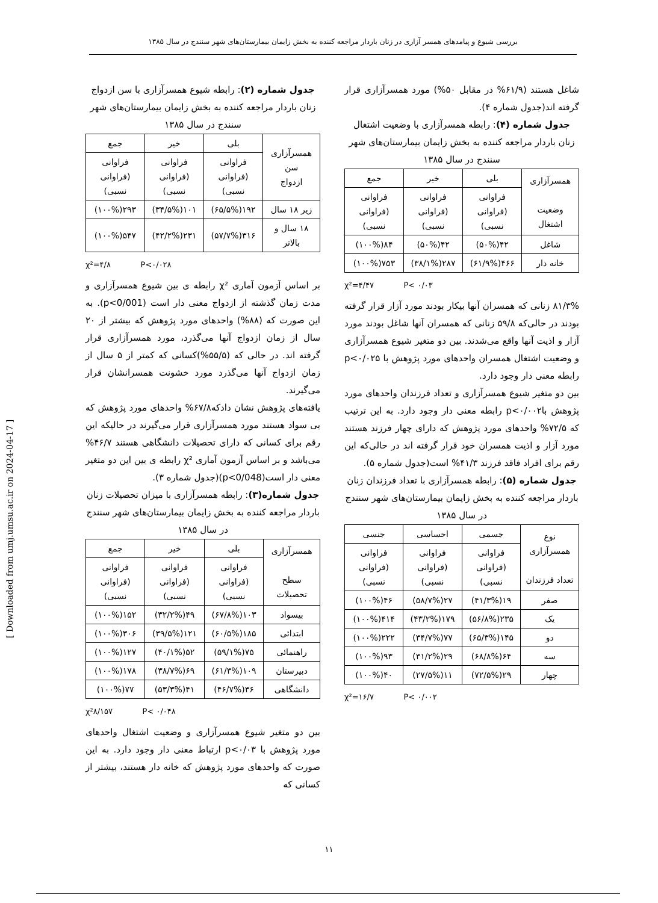بررسی شیوع و پیامدهای همسر آزاری در زنان باردار مراجعه کننده به بخش زایمان بیمارستان‌های شهر سنندج در سال ۱۳۸۵
جدول شماره (۲): رابطه شیوع همسرآزاری با سن ازدواج زنان باردار مراجعه کننده به بخش زایمان بیمارستان‌های شهر سنندج در سال ۱۳۸۵
| همسرآزاری سن ازدواج | بلی | خیر | جمع |
| --- | --- | --- | --- |
| | فراوانی (فراوانی نسبی) | فراوانی (فراوانی نسبی) | فراوانی (فراوانی نسبی) |
| زیر ۱۸ سال | ۱۹۲(۶۵/۵%) | ۱۰۱(۳۴/۵%) | ۲۹۳(۱۰۰%) |
| ۱۸ سال و بالاتر | ۳۱۶(۵۷/۷%) | ۲۳۱(۴۲/۲%) | ۵۴۷(۱۰۰%) |
χ²=۴/۸ P<۰/۰۲۸
بر اساس آزمون آماری χ² رابطه ی بین شیوع همسرآزاری و مدت زمان گذشته از ازدواج معنی دار است (p<0/001). به این صورت که (۸۸%) واحدهای مورد پژوهش که بیشتر از ۲۰ سال از زمان ازدواج آنها می‌گذرد، مورد همسرآزاری قرار گرفته اند. در حالی که (۵۵/۵%)کسانی که کمتر از ۵ سال از زمان ازدواج آنها می‌گذرد مورد خشونت همسرانشان قرار می‌گیرند.
یافته‌های پژوهش نشان دادکه۶۷/۸% واحدهای مورد پژوهش که بی سواد هستند مورد همسرآزاری قرار می‌گیرند در حالیکه این رقم برای کسانی که دارای تحصیلات دانشگاهی هستند ۴۶/۷% می‌باشد و بر اساس آزمون آماری χ² رابطه ی بین این دو متغیر معنی دار است(p<0/048)(جدول شماره ۳).
جدول شماره(۳): رابطه همسرآزاری با میزان تحصیلات زنان باردار مراجعه کننده به بخش زایمان بیمارستان‌های شهر سنندج در سال ۱۳۸۵
| همسرآزاری سطح تحصیلات | بلی | خیر | جمع |
| --- | --- | --- | --- |
| | فراوانی (فراوانی نسبی) | فراوانی (فراوانی نسبی) | فراوانی (فراوانی نسبی) |
| بیسواد | ۱۰۳(۶۷/۸%) | ۴۹(۳۲/۲%) | ۱۵۲(۱۰۰%) |
| ابتدائی | ۱۸۵(۶۰/۵%) | ۱۲۱(۳۹/۵%) | ۳۰۶(۱۰۰%) |
| راهنمائی | ۷۵(۵۹/۱%) | ۵۲(۴۰/۱%) | ۱۲۷(۱۰۰%) |
| دبیرستان | ۱۰۹(۶۱/۳%) | ۶۹(۳۸/۷%) | ۱۷۸(۱۰۰%) |
| دانشگاهی | ۳۶(۴۶/۷%) | ۴۱(۵۳/۳%) | ۷۷(۱۰۰%) |
χ²۸/۱۵۷ P< ۰/۰۴۸
بین دو متغیر شیوع همسرآزاری و وضعیت اشتغال واحدهای مورد پژوهش با p<۰/۰۳ ارتباط معنی دار وجود دارد. به این صورت که واحدهای مورد پژوهش که خانه دار هستند، بیشتر از کسانی که
شاغل هستند (۶۱/۹% در مقابل ۵۰%) مورد همسرآزاری قرار گرفته اند(جدول شماره ۴).
جدول شماره (۴): رابطه همسرآزاری با وضعیت اشتغال زنان باردار مراجعه کننده به بخش زایمان بیمارستان‌های شهر سنندج در سال ۱۳۸۵
| همسرآزاری وضعیت اشتغال | بلی | خیر | جمع |
| --- | --- | --- | --- |
| | فراوانی (فراوانی نسبی) | فراوانی (فراوانی نسبی) | فراوانی (فراوانی نسبی) |
| شاغل | ۴۲(۵۰%) | ۴۲(۵۰%) | ۸۴(۱۰۰%) |
| خانه دار | ۴۶۶(۶۱/۹%) | ۲۸۷(۳۸/۱%) | ۷۵۳(۱۰۰%) |
χ²=۴/۴۷ P< ۰/۰۳
۸۱/۳% زنانی که همسران آنها بیکار بودند مورد آزار قرار گرفته بودند در حالی‌که ۵۹/۸ زنانی که همسران آنها شاغل بودند مورد آزار و اذیت آنها واقع می‌شدند. بین دو متغیر شیوع همسرآزاری و وضعیت اشتغال همسران واحدهای مورد پژوهش با p<۰/۰۲۵ رابطه معنی دار وجود دارد.
بین دو متغیر شیوع همسرآزاری و تعداد فرزندان واحدهای مورد پژوهش باp<۰/۰۰۲ رابطه معنی دار وجود دارد. به این ترتیب که ۷۲/۵% واحدهای مورد پژوهش که دارای چهار فرزند هستند مورد آزار و اذیت همسران خود قرار گرفته اند در حالی‌که این رقم برای افراد فاقد فرزند ۴۱/۳% است(جدول شماره ۵).
جدول شماره (۵): رابطه همسرآزاری با تعداد فرزندان زنان باردار مراجعه کننده به بخش زایمان بیمارستان‌های شهر سنندج در سال ۱۳۸۵
| نوع همسرآزاری تعداد فرزندان | جسمی | احساسی | جنسی |
| --- | --- | --- | --- |
| | فراوانی (فراوانی نسبی) | فراوانی (فراوانی نسبی) | فراوانی (فراوانی نسبی) |
| صفر | ۱۹(۴۱/۳%) | ۲۷(۵۸/۷%) | ۴۶(۱۰۰%) |
| یک | ۲۳۵(۵۶/۸%) | ۱۷۹(۴۳/۲%) | ۴۱۴(۱۰۰%) |
| دو | ۱۴۵(۶۵/۳%) | ۷۷(۳۴/۷%) | ۲۲۲(۱۰۰%) |
| سه | ۶۴(۶۸/۸%) | ۲۹(۳۱/۲%) | ۹۳(۱۰۰%) |
| چهار | ۲۹(۷۲/۵%) | ۱۱(۲۷/۵%) | ۴۰(۱۰۰%) |
χ²=۱۶/۷ P< ۰/۰۰۲
۱۱
[ Downloaded from umj.umsu.ac.ir on 2024-04-17 ]